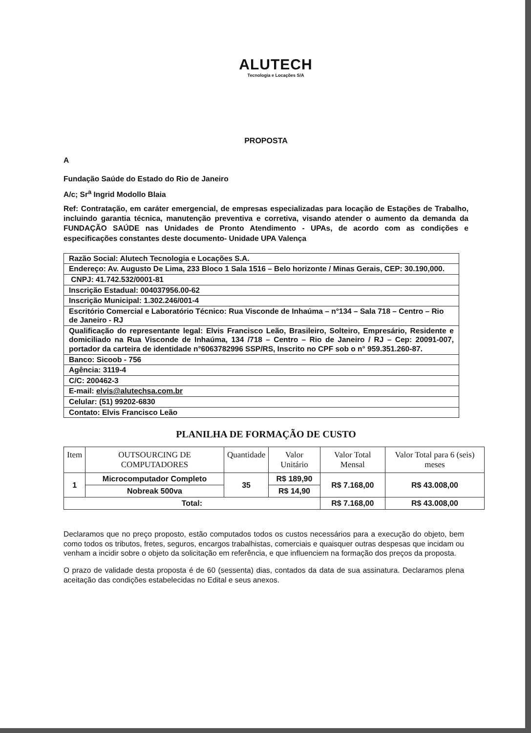ALUTECH
Tecnologia e Locações S/A
PROPOSTA
A
Fundação Saúde do Estado do Rio de Janeiro
A/c; Sr<sup>a</sup> Ingrid Modollo Blaia
Ref: Contratação, em caráter emergencial, de empresas especializadas para locação de Estações de Trabalho, incluindo garantia técnica, manutenção preventiva e corretiva, visando atender o aumento da demanda da FUNDAÇÃO SAÚDE nas Unidades de Pronto Atendimento - UPAs, de acordo com as condições e especificações constantes deste documento- Unidade UPA Valença
| Razão Social: Alutech Tecnologia e Locações S.A. |
| Endereço: Av. Augusto De Lima, 233 Bloco 1 Sala 1516 – Belo horizonte / Minas Gerais, CEP: 30.190,000. |
| CNPJ: 41.742.532/0001-81 |
| Inscrição Estadual: 004037956.00-62 |
| Inscrição Municipal: 1.302.246/001-4 |
| Escritório Comercial e Laboratório Técnico: Rua Visconde de Inhaúma – n°134 – Sala 718 – Centro – Rio de Janeiro - RJ |
| Qualificação do representante legal: Elvis Francisco Leão, Brasileiro, Solteiro, Empresário, Residente e domiciliado na Rua Visconde de Inhaúma, 134 /718 – Centro – Rio de Janeiro / RJ – Cep: 20091-007, portador da carteira de identidade n°6063782996 SSP/RS, Inscrito no CPF sob o n° 959.351.260-87. |
| Banco: Sicoob - 756 |
| Agência: 3119-4 |
| C/C: 200462-3 |
| E-mail: elvis@alutechsa.com.br |
| Celular: (51) 99202-6830 |
| Contato: Elvis Francisco Leão |
PLANILHA DE FORMAÇÃO DE CUSTO
| Item | OUTSOURCING DE COMPUTADORES | Quantidade | Valor Unitário | Valor Total Mensal | Valor Total para 6 (seis) meses |
| --- | --- | --- | --- | --- | --- |
| 1 | Microcomputador Completo | 35 | R$ 189,90 | R$ 7.168,00 | R$ 43.008,00 |
| | Nobreak 500va | | R$ 14,90 | | |
| Total: | | | | R$ 7.168,00 | R$ 43.008,00 |
Declaramos que no preço proposto, estão computados todos os custos necessários para a execução do objeto, bem como todos os tributos, fretes, seguros, encargos trabalhistas, comerciais e quaisquer outras despesas que incidam ou venham a incidir sobre o objeto da solicitação em referência, e que influenciem na formação dos preços da proposta.
O prazo de validade desta proposta é de 60 (sessenta) dias, contados da data de sua assinatura. Declaramos plena aceitação das condições estabelecidas no Edital e seus anexos.